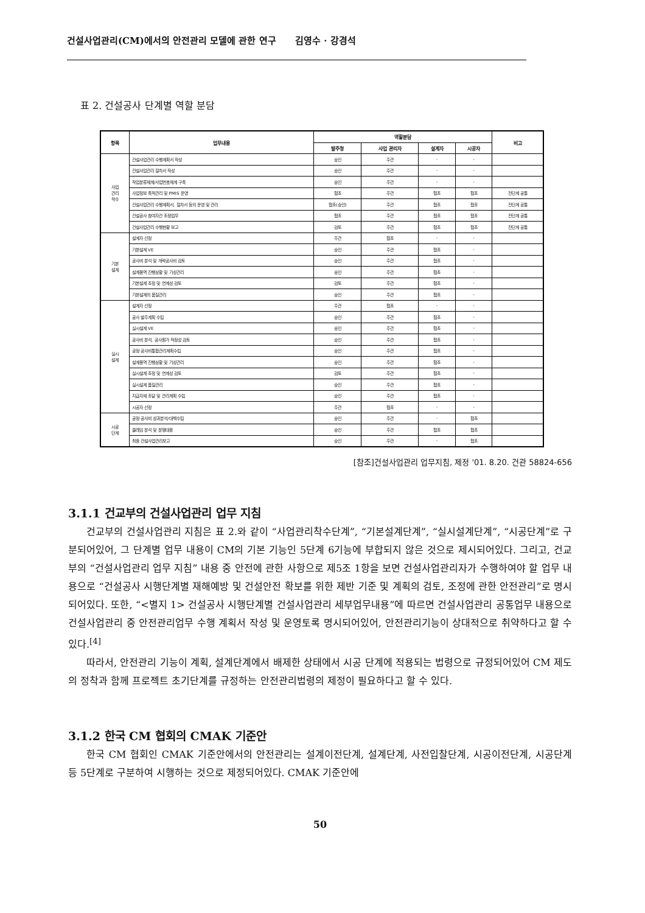건설사업관리(CM)에서의 안전관리 모델에 관한 연구 김영수 · 강경석
표 2. 건설공사 단계별 역할 분담
| 항목 | 업무내용 | 역할분담 | | | | 비고 |
| --- | --- | --- | --- | --- | --- | --- |
| | | 발주청 | 사업 관리자 | 설계자 | 시공자 | |
| 사업 관리 착수 | 건설사업관리 수행계획서 작성 | 승인 | 주관 | - | - | |
| | 건설사업관리 절차서 작성 | 승인 | 주관 | - | - | |
| | 작업분류체계/사업번호체계 구축 | 승인 | 주관 | - | - | |
| | 사업정보 축적관리 및 PMIS 운영 | 협조 | 주관 | 협조 | 협조 | 전단계 공통 |
| | 건설사업관리 수행계획서, 절차서 등의 운영 및 관리 | 협조(승인) | 주관 | 협조 | 협조 | 전단계 공통 |
| | 건설공사 참여자간 조정업무 | 협조 | 주관 | 협조 | 협조 | 전단계 공통 |
| | 건설사업관리 수행현황 보고 | 검토 | 주관 | 협조 | 협조 | 전단계 공통 |
| 기본 설계 | 설계자 선정 | 주관 | 협조 | - | - | |
| | 기본설계 VE | 승인 | 주관 | 협조 | - | |
| | 공사비 분석 및 개략공사비 검토 | 승인 | 주관 | 협조 | - | |
| | 설계용역 진행상황 및 기성관리 | 승인 | 주관 | 협조 | - | |
| | 기본설계 조정 및 연계성 검토 | 검토 | 주관 | 협조 | - | |
| | 기본설계의 품질관리 | 승인 | 주관 | 협조 | - | |
| 실시 설계 | 설계자 선정 | 주관 | 협조 | - | - | |
| | 공사 발주계획 수립 | 승인 | 주관 | 협조 | - | |
| | 실시설계 VE | 승인 | 주관 | 협조 | - | |
| | 공사비 분석, 공사원가 적정성 검토 | 승인 | 주관 | 협조 | - | |
| | 공정·공사비통합관리계획수립 | 승인 | 주관 | 협조 | - | |
| | 설계용역 진행상황 및 기성관리 | 승인 | 주관 | 협조 | - | |
| | 실시설계 조정 및 연계성 검토 | 검토 | 주관 | 협조 | - | |
| | 실시설계 품질관리 | 승인 | 주관 | 협조 | - | |
| | 지급자재 조달 및 관리계획 수립 | 승인 | 주관 | 협조 | - | |
| | 시공자 선정 | 주관 | 협조 | - | - | |
| 시공 단계 | 공정·공사비 성과분석/대책수립 | 승인 | 주관 | - | 협조 | |
| | 클레임 분석 및 분쟁대응 | 승인 | 주관 | 협조 | 협조 | |
| | 최종 건설사업관리보고 | 승인 | 주관 | - | 협조 | |
[참조]건설사업관리 업무지침, 제정 '01. 8.20. 건관 58824-656
3.1.1 건교부의 건설사업관리 업무 지침
건교부의 건설사업관리 지침은 표 2.와 같이 “사업관리착수단계”, “기본설계단계”, “실시설계단계”, “시공단계”로 구분되어있어, 그 단계별 업무 내용이 CM의 기본 기능인 5단계 6기능에 부합되지 않은 것으로 제시되어있다. 그리고, 건교부의 “건설사업관리 업무 지침” 내용 중 안전에 관한 사항으로 제5조 1항을 보면 건설사업관리자가 수행하여야 할 업무 내용으로 “건설공사 시행단계별 재해예방 및 건설안전 확보를 위한 제반 기준 및 계획의 검토, 조정에 관한 안전관리”로 명시되어있다. 또한, “<별지 1> 건설공사 시행단계별 건설사업관리 세부업무내용”에 따르면 건설사업관리 공통업무 내용으로 건설사업관리 중 안전관리업무 수행 계획서 작성 및 운영토록 명시되어있어, 안전관리기능이 상대적으로 취약하다고 할 수 있다.<sup>[4]</sup>
따라서, 안전관리 기능이 계획, 설계단계에서 배제한 상태에서 시공 단계에 적용되는 법령으로 규정되어있어 CM 제도의 정착과 함께 프로젝트 초기단계를 규정하는 안전관리법령의 제정이 필요하다고 할 수 있다.
3.1.2 한국 CM 협회의 CMAK 기준안
한국 CM 협회인 CMAK 기준안에서의 안전관리는 설계이전단계, 설계단계, 사전입찰단계, 시공이전단계, 시공단계 등 5단계로 구분하여 시행하는 것으로 제정되어있다. CMAK 기준안에
50